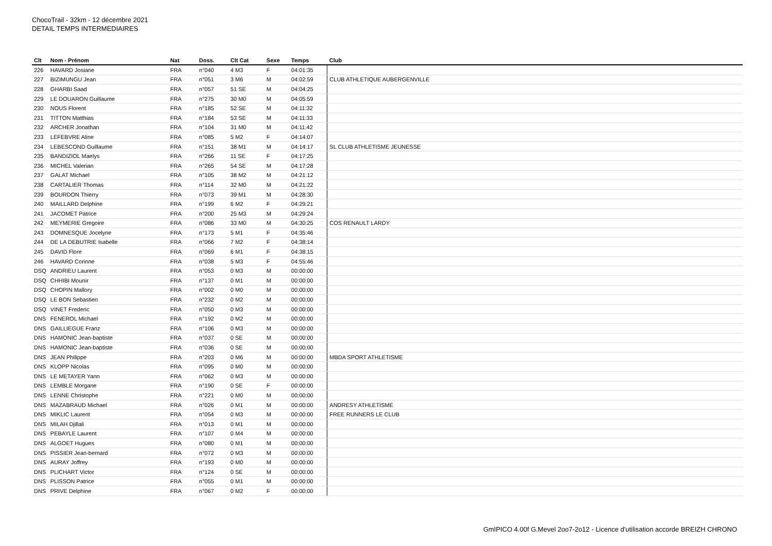ChocoTrail - 32km - 12 décembre 2021
DETAIL TEMPS INTERMEDIAIRES
| Clt | Nom - Prénom | Nat | Doss. | Clt Cat | Sexe | Temps | Club |
| --- | --- | --- | --- | --- | --- | --- | --- |
| 226 | HAVARD Josiane | FRA | n°040 | 4 M3 | F | 04:01:35 | |
| 227 | BIZIMUNGU Jean | FRA | n°051 | 3 M6 | M | 04:02:59 | CLUB ATHLETIQUE AUBERGENVILLE |
| 228 | GHARBI Saad | FRA | n°057 | 51 SE | M | 04:04:25 | |
| 229 | LE DOUARON Guillaume | FRA | n°275 | 30 M0 | M | 04:05:59 | |
| 230 | NOUS Florent | FRA | n°185 | 52 SE | M | 04:11:32 | |
| 231 | TITTON Matthias | FRA | n°184 | 53 SE | M | 04:11:33 | |
| 232 | ARCHER Jonathan | FRA | n°104 | 31 M0 | M | 04:11:42 | |
| 233 | LEFEBVRE Aline | FRA | n°085 | 5 M2 | F | 04:14:07 | |
| 234 | LEBESCOND Guillaume | FRA | n°151 | 38 M1 | M | 04:14:17 | SL CLUB ATHLETISME JEUNESSE |
| 235 | BANDIZIOL Maelys | FRA | n°266 | 11 SE | F | 04:17:25 | |
| 236 | MICHEL Valerian | FRA | n°265 | 54 SE | M | 04:17:28 | |
| 237 | GALAT Michael | FRA | n°105 | 38 M2 | M | 04:21:12 | |
| 238 | CARTALIER Thomas | FRA | n°114 | 32 M0 | M | 04:21:22 | |
| 239 | BOURDON Thierry | FRA | n°073 | 39 M1 | M | 04:28:30 | |
| 240 | MAILLARD Delphine | FRA | n°199 | 6 M2 | F | 04:29:21 | |
| 241 | JACOMET Patrice | FRA | n°200 | 25 M3 | M | 04:29:24 | |
| 242 | MEYMERIE Gregoire | FRA | n°086 | 33 M0 | M | 04:30:25 | COS RENAULT LARDY |
| 243 | DOMNESQUE Jocelyne | FRA | n°173 | 5 M1 | F | 04:35:46 | |
| 244 | DE LA DEBUTRIE Isabelle | FRA | n°066 | 7 M2 | F | 04:38:14 | |
| 245 | DAVID Flore | FRA | n°069 | 6 M1 | F | 04:38:15 | |
| 246 | HAVARD Corinne | FRA | n°038 | 5 M3 | F | 04:55:46 | |
| DSQ | ANDRIEU Laurent | FRA | n°053 | 0 M3 | M | 00:00:00 | |
| DSQ | CHHIBI Mounir | FRA | n°137 | 0 M1 | M | 00:00:00 | |
| DSQ | CHOPIN Mallory | FRA | n°002 | 0 M0 | M | 00:00:00 | |
| DSQ | LE BON Sebastien | FRA | n°232 | 0 M2 | M | 00:00:00 | |
| DSQ | VINET Frederic | FRA | n°050 | 0 M3 | M | 00:00:00 | |
| DNS | FENEROL Michael | FRA | n°192 | 0 M2 | M | 00:00:00 | |
| DNS | GAILLIEGUE Franz | FRA | n°106 | 0 M3 | M | 00:00:00 | |
| DNS | HAMONIC Jean-baptiste | FRA | n°037 | 0 SE | M | 00:00:00 | |
| DNS | HAMONIC Jean-baptiste | FRA | n°036 | 0 SE | M | 00:00:00 | |
| DNS | JEAN Philippe | FRA | n°203 | 0 M6 | M | 00:00:00 | MBDA SPORT ATHLETISME |
| DNS | KLOPP Nicolas | FRA | n°095 | 0 M0 | M | 00:00:00 | |
| DNS | LE METAYER Yann | FRA | n°062 | 0 M3 | M | 00:00:00 | |
| DNS | LEMBLE Morgane | FRA | n°190 | 0 SE | F | 00:00:00 | |
| DNS | LENNE Christophe | FRA | n°221 | 0 M0 | M | 00:00:00 | |
| DNS | MAZABRAUD Michael | FRA | n°026 | 0 M1 | M | 00:00:00 | ANDRESY ATHLETISME |
| DNS | MIKLIC Laurent | FRA | n°054 | 0 M3 | M | 00:00:00 | FREE RUNNERS LE CLUB |
| DNS | MILAH Djillali | FRA | n°013 | 0 M1 | M | 00:00:00 | |
| DNS | PEBAYLE Laurent | FRA | n°107 | 0 M4 | M | 00:00:00 | |
| DNS | ALGOET Hugues | FRA | n°080 | 0 M1 | M | 00:00:00 | |
| DNS | PISSIER Jean-bernard | FRA | n°072 | 0 M3 | M | 00:00:00 | |
| DNS | AURAY Joffrey | FRA | n°193 | 0 M0 | M | 00:00:00 | |
| DNS | PLICHART Victor | FRA | n°124 | 0 SE | M | 00:00:00 | |
| DNS | PLISSON Patrice | FRA | n°055 | 0 M1 | M | 00:00:00 | |
| DNS | PRIVE Delphine | FRA | n°067 | 0 M2 | F | 00:00:00 | |
GmIPICO 4.00f G.Mevel 2oo7-2o12 - Licence d'utilisation accorde BREIZH CHRONO